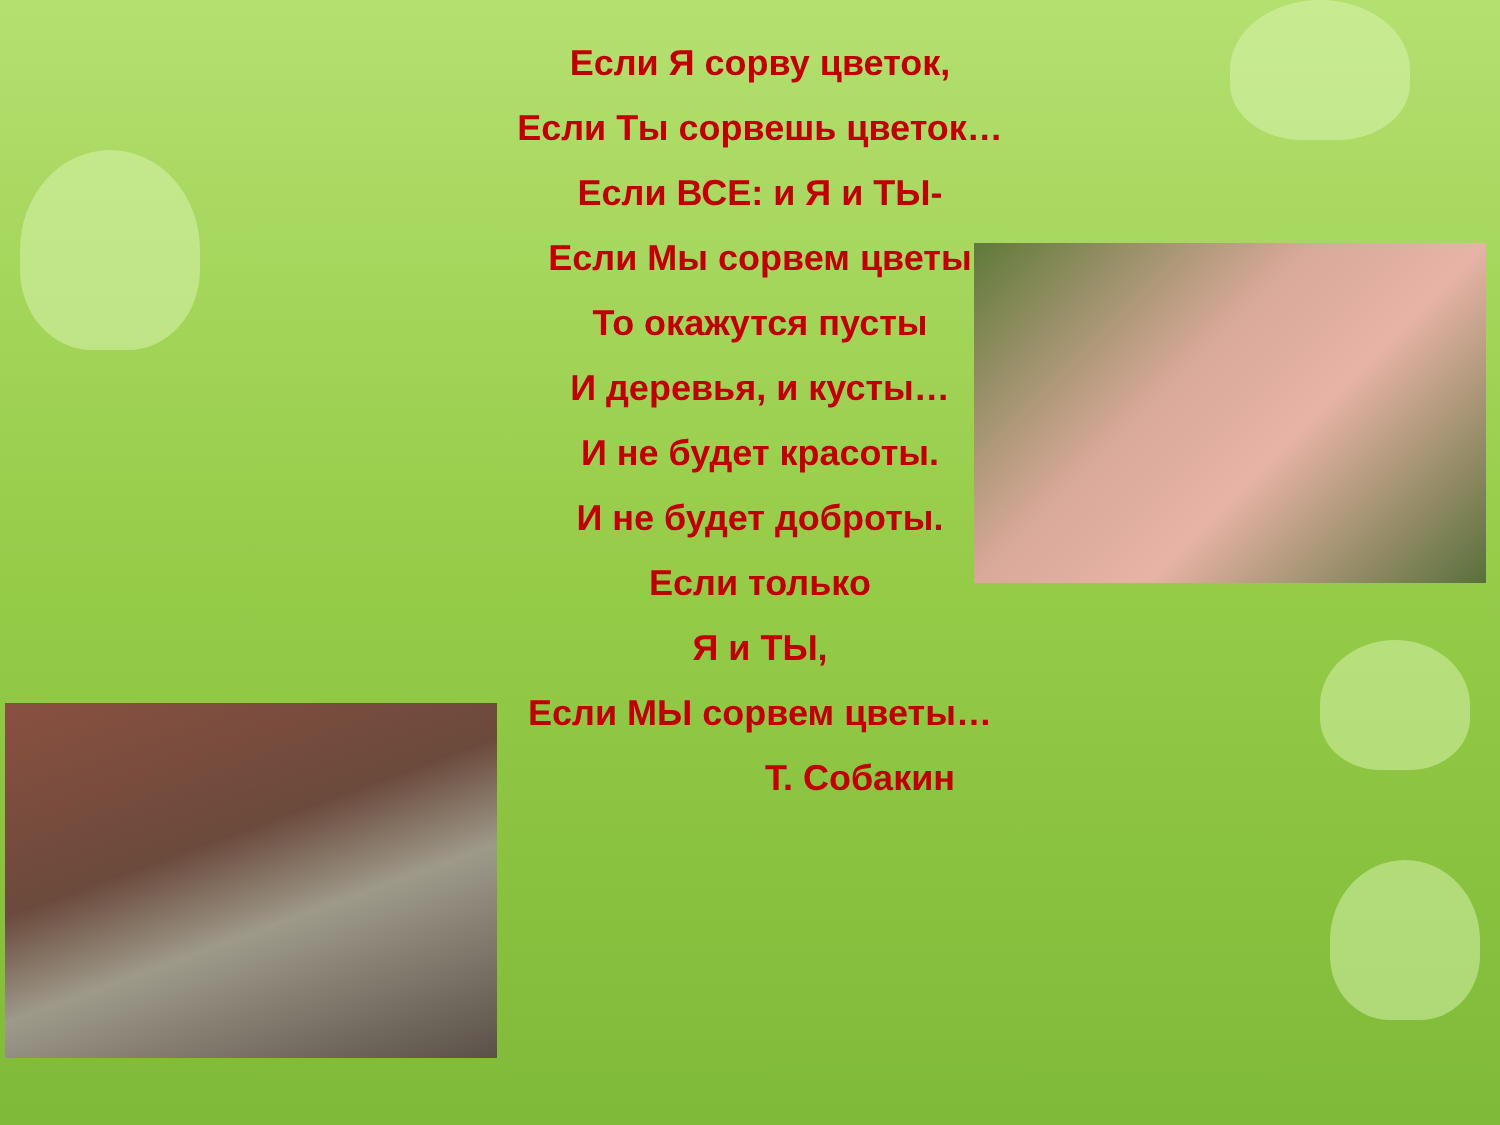Если Я сорву цветок,
Если Ты сорвешь цветок…
Если ВСЕ: и Я и ТЫ-
Если Мы сорвем цветы
То окажутся пусты
И деревья, и кусты…
И не будет красоты.
И не будет доброты.
Если только
Я и ТЫ,
Если МЫ сорвем цветы…
Т. Собакин